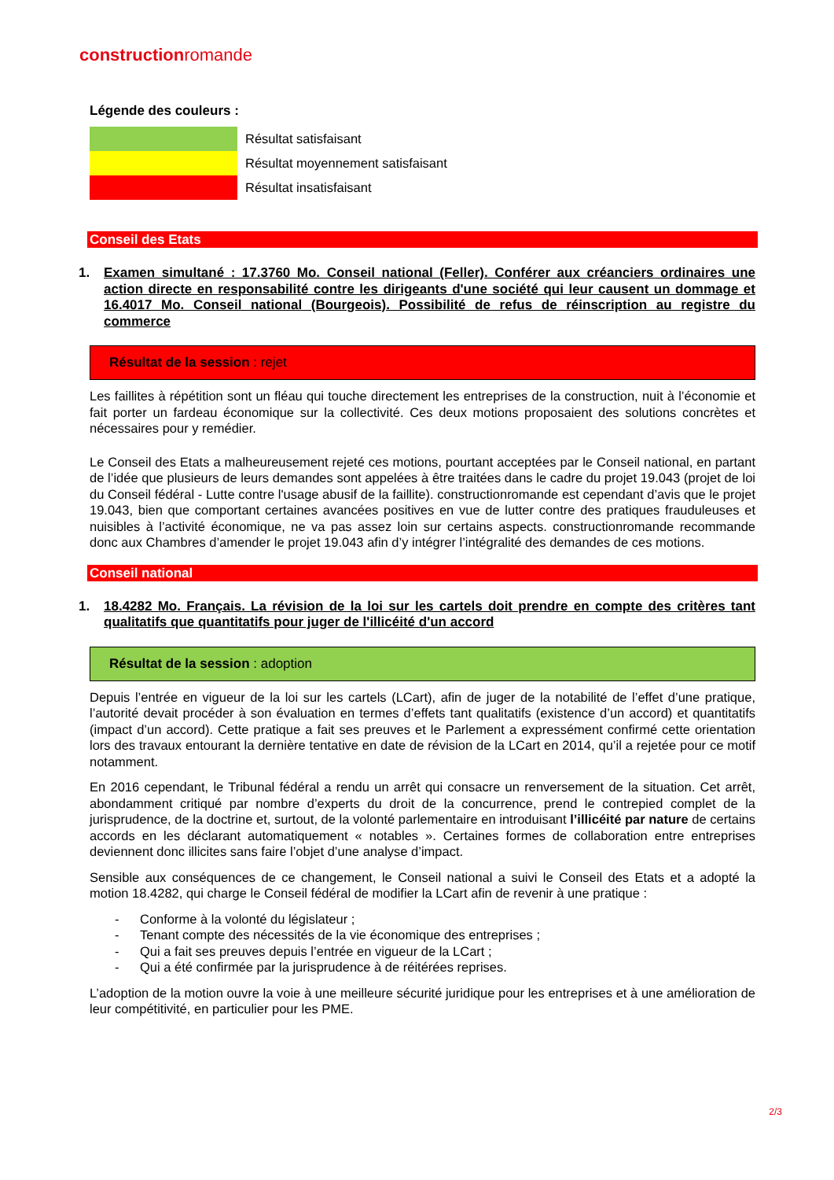constructionromande
Légende des couleurs :
| | Résultat satisfaisant |
| | Résultat moyennement satisfaisant |
| | Résultat insatisfaisant |
Conseil des Etats
1. Examen simultané : 17.3760 Mo. Conseil national (Feller). Conférer aux créanciers ordinaires une action directe en responsabilité contre les dirigeants d'une société qui leur causent un dommage et 16.4017 Mo. Conseil national (Bourgeois). Possibilité de refus de réinscription au registre du commerce
Résultat de la session : rejet
Les faillites à répétition sont un fléau qui touche directement les entreprises de la construction, nuit à l’économie et fait porter un fardeau économique sur la collectivité. Ces deux motions proposaient des solutions concrètes et nécessaires pour y remédier.
Le Conseil des Etats a malheureusement rejeté ces motions, pourtant acceptées par le Conseil national, en partant de l’idée que plusieurs de leurs demandes sont appelées à être traitées dans le cadre du projet 19.043 (projet de loi du Conseil fédéral - Lutte contre l'usage abusif de la faillite). constructionromande est cependant d’avis que le projet 19.043, bien que comportant certaines avancées positives en vue de lutter contre des pratiques frauduleuses et nuisibles à l’activité économique, ne va pas assez loin sur certains aspects. constructionromande recommande donc aux Chambres d’amender le projet 19.043 afin d’y intégrer l’intégralité des demandes de ces motions.
Conseil national
1. 18.4282 Mo. Français. La révision de la loi sur les cartels doit prendre en compte des critères tant qualitatifs que quantitatifs pour juger de l'illicéité d'un accord
Résultat de la session : adoption
Depuis l’entrée en vigueur de la loi sur les cartels (LCart), afin de juger de la notabilité de l’effet d’une pratique, l’autorité devait procéder à son évaluation en termes d’effets tant qualitatifs (existence d’un accord) et quantitatifs (impact d’un accord). Cette pratique a fait ses preuves et le Parlement a expressément confirmé cette orientation lors des travaux entourant la dernière tentative en date de révision de la LCart en 2014, qu’il a rejetée pour ce motif notamment.
En 2016 cependant, le Tribunal fédéral a rendu un arrêt qui consacre un renversement de la situation. Cet arrêt, abondamment critiqué par nombre d’experts du droit de la concurrence, prend le contrepied complet de la jurisprudence, de la doctrine et, surtout, de la volonté parlementaire en introduisant l’illicéité par nature de certains accords en les déclarant automatiquement « notables ». Certaines formes de collaboration entre entreprises deviennent donc illicites sans faire l’objet d’une analyse d’impact.
Sensible aux conséquences de ce changement, le Conseil national a suivi le Conseil des Etats et a adopté la motion 18.4282, qui charge le Conseil fédéral de modifier la LCart afin de revenir à une pratique :
- Conforme à la volonté du législateur ;
- Tenant compte des nécessités de la vie économique des entreprises ;
- Qui a fait ses preuves depuis l’entrée en vigueur de la LCart ;
- Qui a été confirmée par la jurisprudence à de réitérées reprises.
L’adoption de la motion ouvre la voie à une meilleure sécurité juridique pour les entreprises et à une amélioration de leur compétitivité, en particulier pour les PME.
2/3